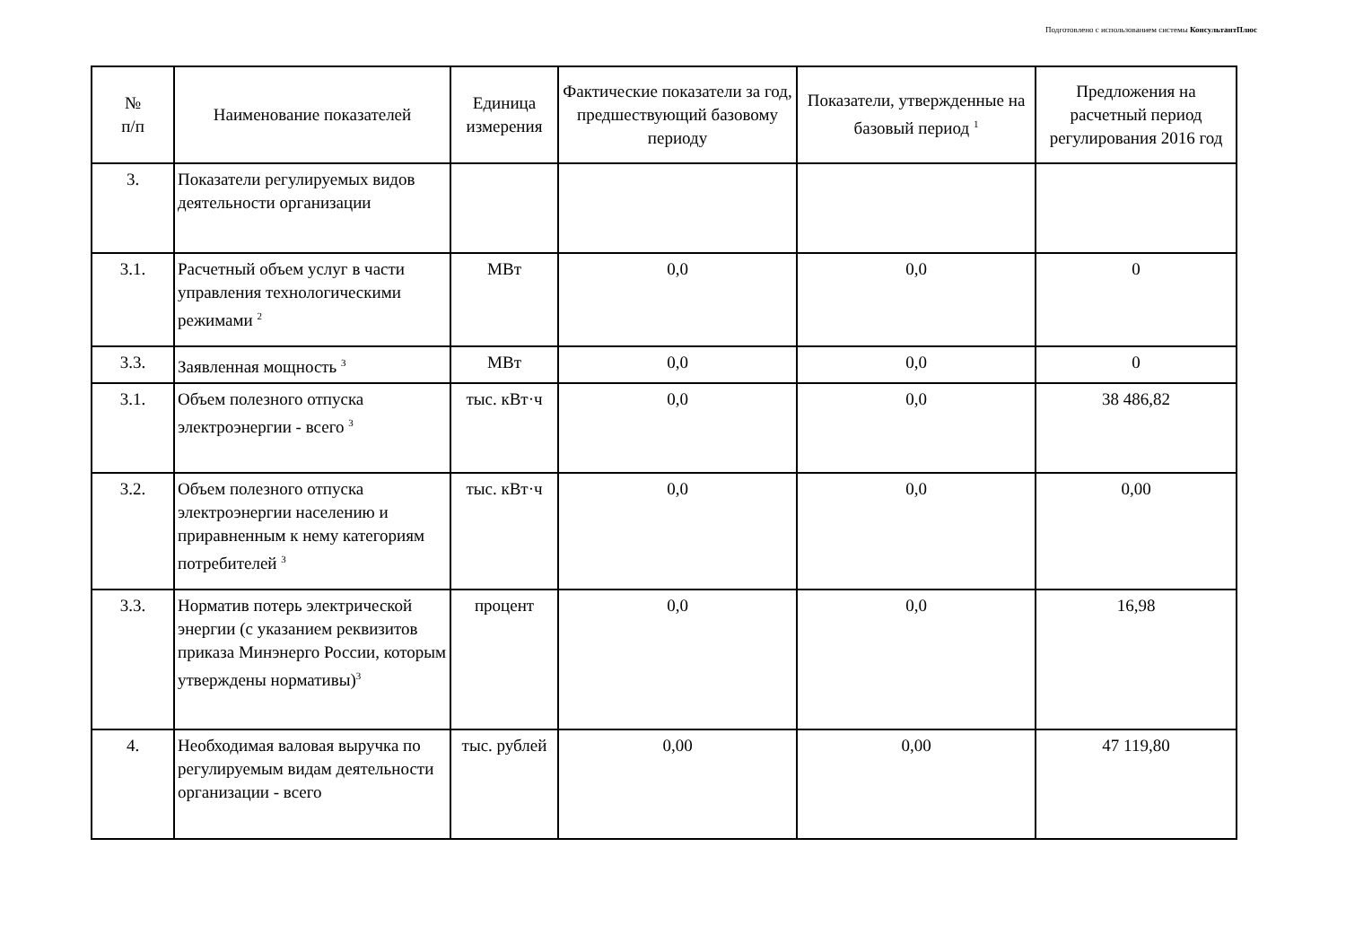Подготовлено с использованием системы КонсультантПлюс
| № п/п | Наименование показателей | Единица измерения | Фактические показатели за год, предшествующий базовому периоду | Показатели, утвержденные на базовый период <sup>1</sup> | Предложения на расчетный период регулирования 2016 год |
| --- | --- | --- | --- | --- | --- |
| 3. | Показатели регулируемых видов деятельности организации | | | | |
| 3.1. | Расчетный объем услуг в части управления технологическими режимами <sup>2</sup> | МВт | 0,0 | 0,0 | 0 |
| 3.3. | Заявленная мощность <sup>3</sup> | МВт | 0,0 | 0,0 | 0 |
| 3.1. | Объем полезного отпуска электроэнергии - всего <sup>3</sup> | тыс. кВт·ч | 0,0 | 0,0 | 38 486,82 |
| 3.2. | Объем полезного отпуска электроэнергии населению и приравненным к нему категориям потребителей <sup>3</sup> | тыс. кВт·ч | 0,0 | 0,0 | 0,00 |
| 3.3. | Норматив потерь электрической энергии (с указанием реквизитов приказа Минэнерго России, которым утверждены нормативы)<sup>3</sup> | процент | 0,0 | 0,0 | 16,98 |
| 4. | Необходимая валовая выручка по регулируемым видам деятельности организации - всего | тыс. рублей | 0,00 | 0,00 | 47 119,80 |